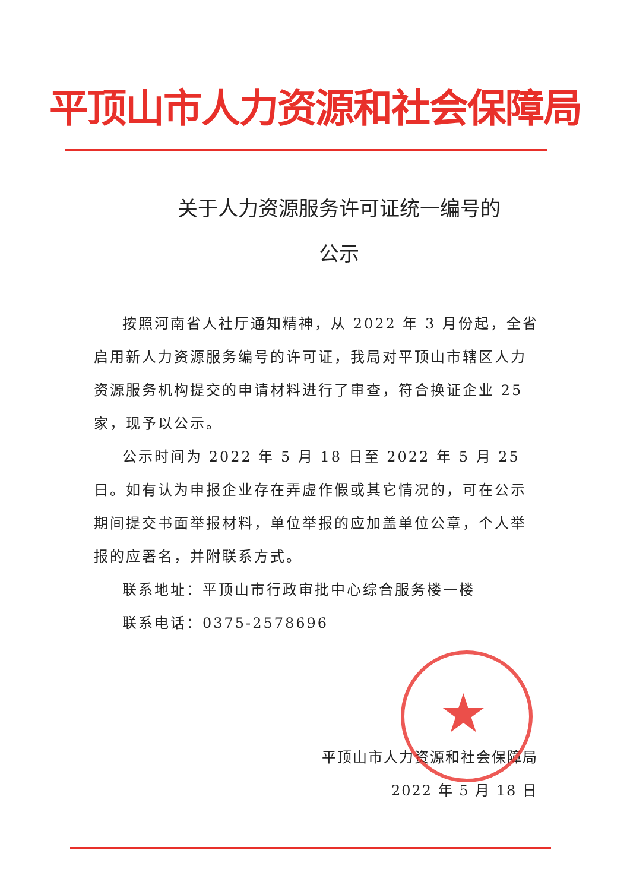平顶山市人力资源和社会保障局
关于人力资源服务许可证统一编号的
公示
按照河南省人社厅通知精神，从 2022 年 3 月份起，全省启用新人力资源服务编号的许可证，我局对平顶山市辖区人力资源服务机构提交的申请材料进行了审查，符合换证企业 25 家，现予以公示。
公示时间为 2022 年 5 月 18 日至 2022 年 5 月 25 日。如有认为申报企业存在弄虚作假或其它情况的，可在公示期间提交书面举报材料，单位举报的应加盖单位公章，个人举报的应署名，并附联系方式。
联系地址：平顶山市行政审批中心综合服务楼一楼
联系电话：0375-2578696
★
平顶山市人力资源和社会保障局
2022 年 5 月 18 日